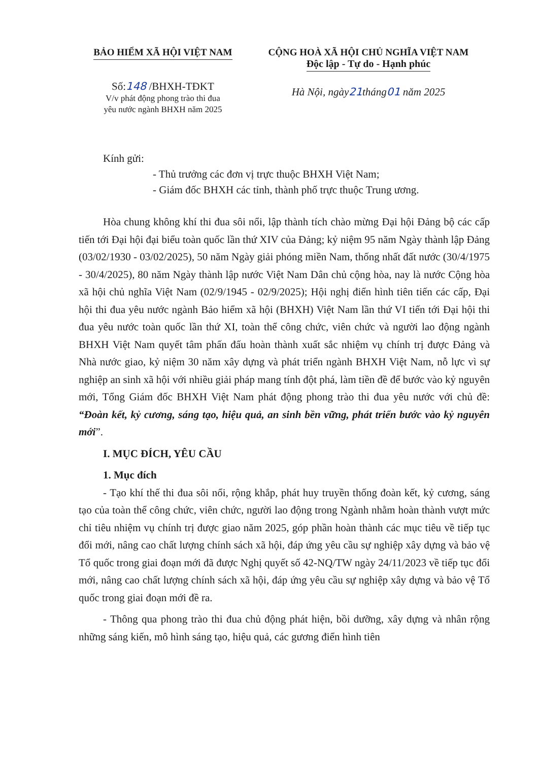BẢO HIỂM XÃ HỘI VIỆT NAM
Số:148 /BHXH-TĐKT
V/v phát động phong trào thi đua
yêu nước ngành BHXH năm 2025
CỘNG HOÀ XÃ HỘI CHỦ NGHĨA VIỆT NAM
Độc lập - Tự do - Hạnh phúc
Hà Nội, ngày21tháng01 năm 2025
Kính gửi:
- Thủ trưởng các đơn vị trực thuộc BHXH Việt Nam;
- Giám đốc BHXH các tỉnh, thành phố trực thuộc Trung ương.
Hòa chung không khí thi đua sôi nổi, lập thành tích chào mừng Đại hội Đảng bộ các cấp tiến tới Đại hội đại biểu toàn quốc lần thứ XIV của Đảng; kỷ niệm 95 năm Ngày thành lập Đảng (03/02/1930 - 03/02/2025), 50 năm Ngày giải phóng miền Nam, thống nhất đất nước (30/4/1975 - 30/4/2025), 80 năm Ngày thành lập nước Việt Nam Dân chủ cộng hòa, nay là nước Cộng hòa xã hội chủ nghĩa Việt Nam (02/9/1945 - 02/9/2025); Hội nghị điển hình tiên tiến các cấp, Đại hội thi đua yêu nước ngành Bảo hiểm xã hội (BHXH) Việt Nam lần thứ VI tiến tới Đại hội thi đua yêu nước toàn quốc lần thứ XI, toàn thể công chức, viên chức và người lao động ngành BHXH Việt Nam quyết tâm phấn đấu hoàn thành xuất sắc nhiệm vụ chính trị được Đảng và Nhà nước giao, kỷ niệm 30 năm xây dựng và phát triển ngành BHXH Việt Nam, nỗ lực vì sự nghiệp an sinh xã hội với nhiều giải pháp mang tính đột phá, làm tiền đề để bước vào kỷ nguyên mới, Tổng Giám đốc BHXH Việt Nam phát động phong trào thi đua yêu nước với chủ đề: “Đoàn kết, kỷ cương, sáng tạo, hiệu quả, an sinh bền vững, phát triển bước vào kỷ nguyên mới”.
I. MỤC ĐÍCH, YÊU CẦU
1. Mục đích
- Tạo khí thế thi đua sôi nổi, rộng khắp, phát huy truyền thống đoàn kết, kỷ cương, sáng tạo của toàn thể công chức, viên chức, người lao động trong Ngành nhằm hoàn thành vượt mức chỉ tiêu nhiệm vụ chính trị được giao năm 2025, góp phần hoàn thành các mục tiêu về tiếp tục đổi mới, nâng cao chất lượng chính sách xã hội, đáp ứng yêu cầu sự nghiệp xây dựng và bảo vệ Tổ quốc trong giai đoạn mới đã được Nghị quyết số 42-NQ/TW ngày 24/11/2023 về tiếp tục đổi mới, nâng cao chất lượng chính sách xã hội, đáp ứng yêu cầu sự nghiệp xây dựng và bảo vệ Tổ quốc trong giai đoạn mới đề ra.
- Thông qua phong trào thi đua chủ động phát hiện, bồi dưỡng, xây dựng và nhân rộng những sáng kiến, mô hình sáng tạo, hiệu quả, các gương điển hình tiên